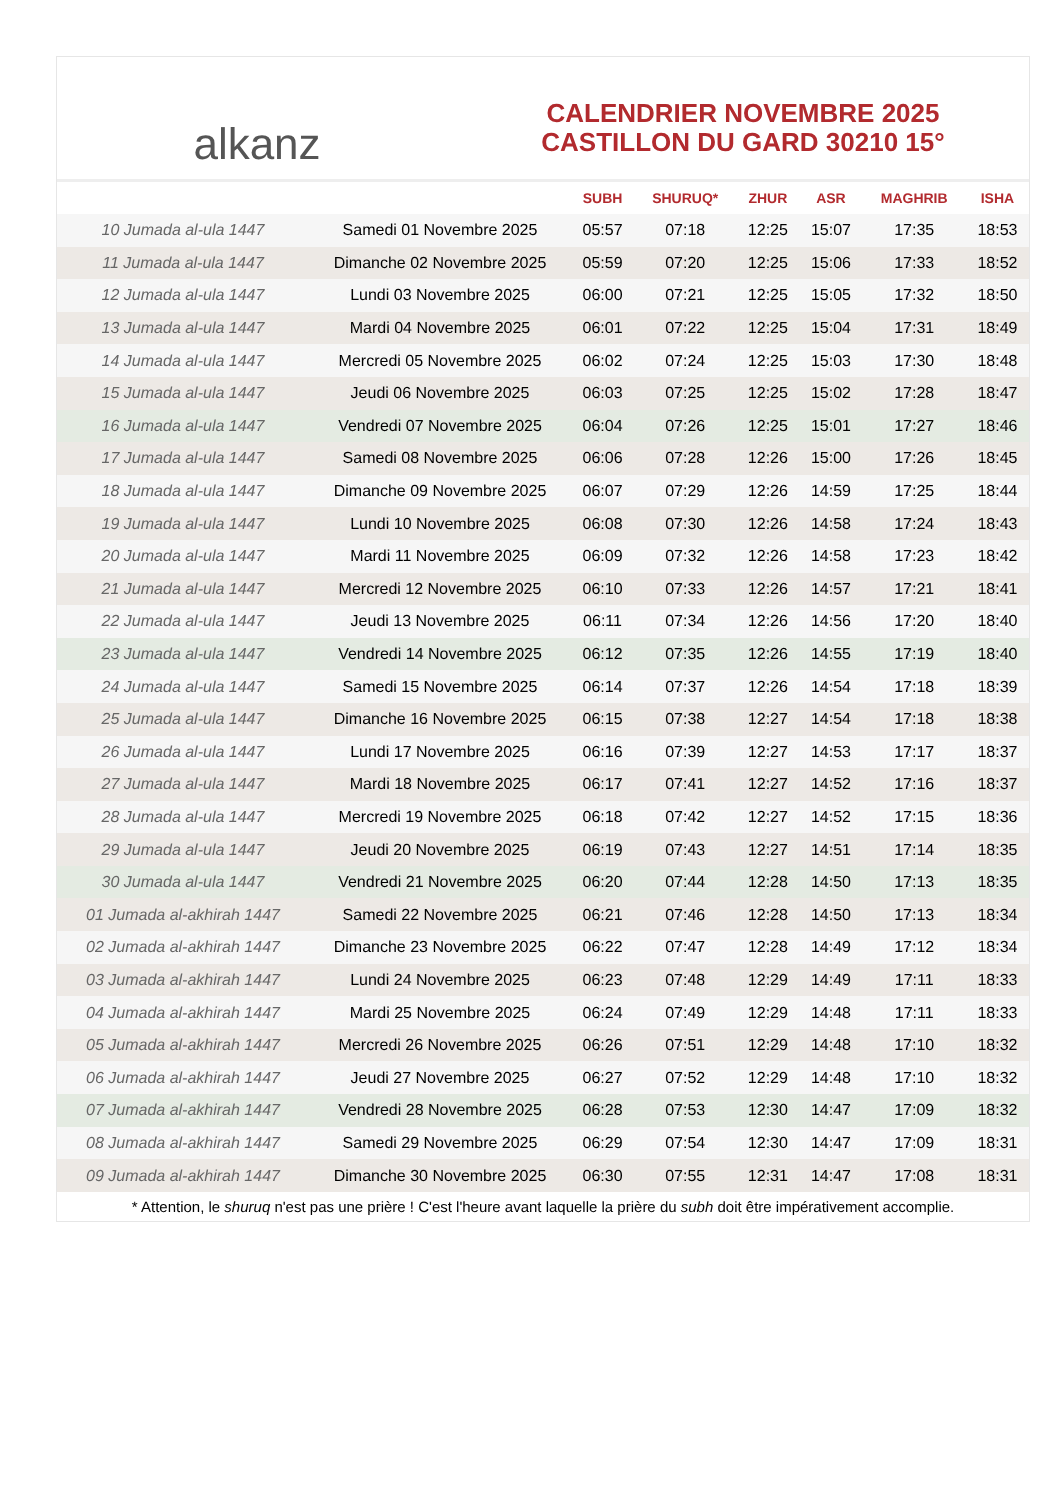alkanz
CALENDRIER NOVEMBRE 2025
CASTILLON DU GARD 30210 15°
| | | SUBH | SHURUQ* | ZHUR | ASR | MAGHRIB | ISHA |
| --- | --- | --- | --- | --- | --- | --- | --- |
| 10 Jumada al-ula 1447 | Samedi 01 Novembre 2025 | 05:57 | 07:18 | 12:25 | 15:07 | 17:35 | 18:53 |
| 11 Jumada al-ula 1447 | Dimanche 02 Novembre 2025 | 05:59 | 07:20 | 12:25 | 15:06 | 17:33 | 18:52 |
| 12 Jumada al-ula 1447 | Lundi 03 Novembre 2025 | 06:00 | 07:21 | 12:25 | 15:05 | 17:32 | 18:50 |
| 13 Jumada al-ula 1447 | Mardi 04 Novembre 2025 | 06:01 | 07:22 | 12:25 | 15:04 | 17:31 | 18:49 |
| 14 Jumada al-ula 1447 | Mercredi 05 Novembre 2025 | 06:02 | 07:24 | 12:25 | 15:03 | 17:30 | 18:48 |
| 15 Jumada al-ula 1447 | Jeudi 06 Novembre 2025 | 06:03 | 07:25 | 12:25 | 15:02 | 17:28 | 18:47 |
| 16 Jumada al-ula 1447 | Vendredi 07 Novembre 2025 | 06:04 | 07:26 | 12:25 | 15:01 | 17:27 | 18:46 |
| 17 Jumada al-ula 1447 | Samedi 08 Novembre 2025 | 06:06 | 07:28 | 12:26 | 15:00 | 17:26 | 18:45 |
| 18 Jumada al-ula 1447 | Dimanche 09 Novembre 2025 | 06:07 | 07:29 | 12:26 | 14:59 | 17:25 | 18:44 |
| 19 Jumada al-ula 1447 | Lundi 10 Novembre 2025 | 06:08 | 07:30 | 12:26 | 14:58 | 17:24 | 18:43 |
| 20 Jumada al-ula 1447 | Mardi 11 Novembre 2025 | 06:09 | 07:32 | 12:26 | 14:58 | 17:23 | 18:42 |
| 21 Jumada al-ula 1447 | Mercredi 12 Novembre 2025 | 06:10 | 07:33 | 12:26 | 14:57 | 17:21 | 18:41 |
| 22 Jumada al-ula 1447 | Jeudi 13 Novembre 2025 | 06:11 | 07:34 | 12:26 | 14:56 | 17:20 | 18:40 |
| 23 Jumada al-ula 1447 | Vendredi 14 Novembre 2025 | 06:12 | 07:35 | 12:26 | 14:55 | 17:19 | 18:40 |
| 24 Jumada al-ula 1447 | Samedi 15 Novembre 2025 | 06:14 | 07:37 | 12:26 | 14:54 | 17:18 | 18:39 |
| 25 Jumada al-ula 1447 | Dimanche 16 Novembre 2025 | 06:15 | 07:38 | 12:27 | 14:54 | 17:18 | 18:38 |
| 26 Jumada al-ula 1447 | Lundi 17 Novembre 2025 | 06:16 | 07:39 | 12:27 | 14:53 | 17:17 | 18:37 |
| 27 Jumada al-ula 1447 | Mardi 18 Novembre 2025 | 06:17 | 07:41 | 12:27 | 14:52 | 17:16 | 18:37 |
| 28 Jumada al-ula 1447 | Mercredi 19 Novembre 2025 | 06:18 | 07:42 | 12:27 | 14:52 | 17:15 | 18:36 |
| 29 Jumada al-ula 1447 | Jeudi 20 Novembre 2025 | 06:19 | 07:43 | 12:27 | 14:51 | 17:14 | 18:35 |
| 30 Jumada al-ula 1447 | Vendredi 21 Novembre 2025 | 06:20 | 07:44 | 12:28 | 14:50 | 17:13 | 18:35 |
| 01 Jumada al-akhirah 1447 | Samedi 22 Novembre 2025 | 06:21 | 07:46 | 12:28 | 14:50 | 17:13 | 18:34 |
| 02 Jumada al-akhirah 1447 | Dimanche 23 Novembre 2025 | 06:22 | 07:47 | 12:28 | 14:49 | 17:12 | 18:34 |
| 03 Jumada al-akhirah 1447 | Lundi 24 Novembre 2025 | 06:23 | 07:48 | 12:29 | 14:49 | 17:11 | 18:33 |
| 04 Jumada al-akhirah 1447 | Mardi 25 Novembre 2025 | 06:24 | 07:49 | 12:29 | 14:48 | 17:11 | 18:33 |
| 05 Jumada al-akhirah 1447 | Mercredi 26 Novembre 2025 | 06:26 | 07:51 | 12:29 | 14:48 | 17:10 | 18:32 |
| 06 Jumada al-akhirah 1447 | Jeudi 27 Novembre 2025 | 06:27 | 07:52 | 12:29 | 14:48 | 17:10 | 18:32 |
| 07 Jumada al-akhirah 1447 | Vendredi 28 Novembre 2025 | 06:28 | 07:53 | 12:30 | 14:47 | 17:09 | 18:32 |
| 08 Jumada al-akhirah 1447 | Samedi 29 Novembre 2025 | 06:29 | 07:54 | 12:30 | 14:47 | 17:09 | 18:31 |
| 09 Jumada al-akhirah 1447 | Dimanche 30 Novembre 2025 | 06:30 | 07:55 | 12:31 | 14:47 | 17:08 | 18:31 |
* Attention, le shuruq n'est pas une prière ! C'est l'heure avant laquelle la prière du subh doit être impérativement accomplie.